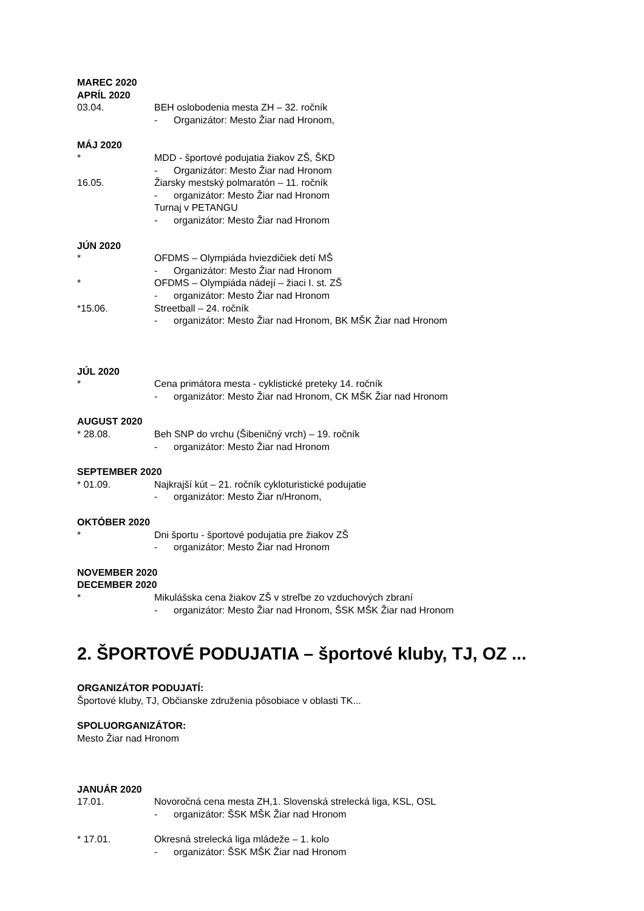MAREC 2020
APRÍL 2020
03.04. BEH oslobodenia mesta ZH – 32. ročník
- Organizátor: Mesto Žiar nad Hronom,
MÁJ 2020
* MDD - športové podujatia žiakov ZŠ, ŠKD
- Organizátor: Mesto Žiar nad Hronom
16.05. Žiarsky mestský polmaratón – 11. ročník
- organizátor: Mesto Žiar nad Hronom
Turnaj v PETANGU
- organizátor: Mesto Žiar nad Hronom
JÚN 2020
* OFDMS – Olympiáda hviezdičiek detí MŠ
- Organizátor: Mesto Žiar nad Hronom
* OFDMS – Olympiáda nádejí – žiaci I. st. ZŠ
- organizátor: Mesto Žiar nad Hronom
*15.06. Streetball – 24. ročník
- organizátor: Mesto Žiar nad Hronom, BK MŠK Žiar nad Hronom
JÚL 2020
* Cena primátora mesta - cyklistické preteky 14. ročník
- organizátor: Mesto Žiar nad Hronom, CK MŠK Žiar nad Hronom
AUGUST 2020
* 28.08. Beh SNP do vrchu (Šibeničný vrch) – 19. ročník
- organizátor: Mesto Žiar nad Hronom
SEPTEMBER 2020
* 01.09. Najkrajší kút – 21. ročník cykloturistické podujatie
- organizátor: Mesto Žiar n/Hronom,
OKTÓBER 2020
* Dni športu - športové podujatia pre žiakov ZŠ
- organizátor: Mesto Žiar nad Hronom
NOVEMBER 2020
DECEMBER 2020
* Mikulášska cena žiakov ZŠ v streľbe zo vzduchových zbraní
- organizátor: Mesto Žiar nad Hronom, ŠSK MŠK Žiar nad Hronom
2. ŠPORTOVÉ PODUJATIA – športové kluby, TJ, OZ ...
ORGANIZÁTOR PODUJATÍ:
Športové kluby, TJ, Občianske združenia pôsobiace v oblasti TK...
SPOLUORGANIZÁTOR:
Mesto Žiar nad Hronom
JANUÁR 2020
17.01. Novoročná cena mesta ZH,1. Slovenská strelecká liga, KSL, OSL
- organizátor: ŠSK MŠK Žiar nad Hronom
* 17.01. Okresná strelecká liga mládeže – 1. kolo
- organizátor: ŠSK MŠK Žiar nad Hronom